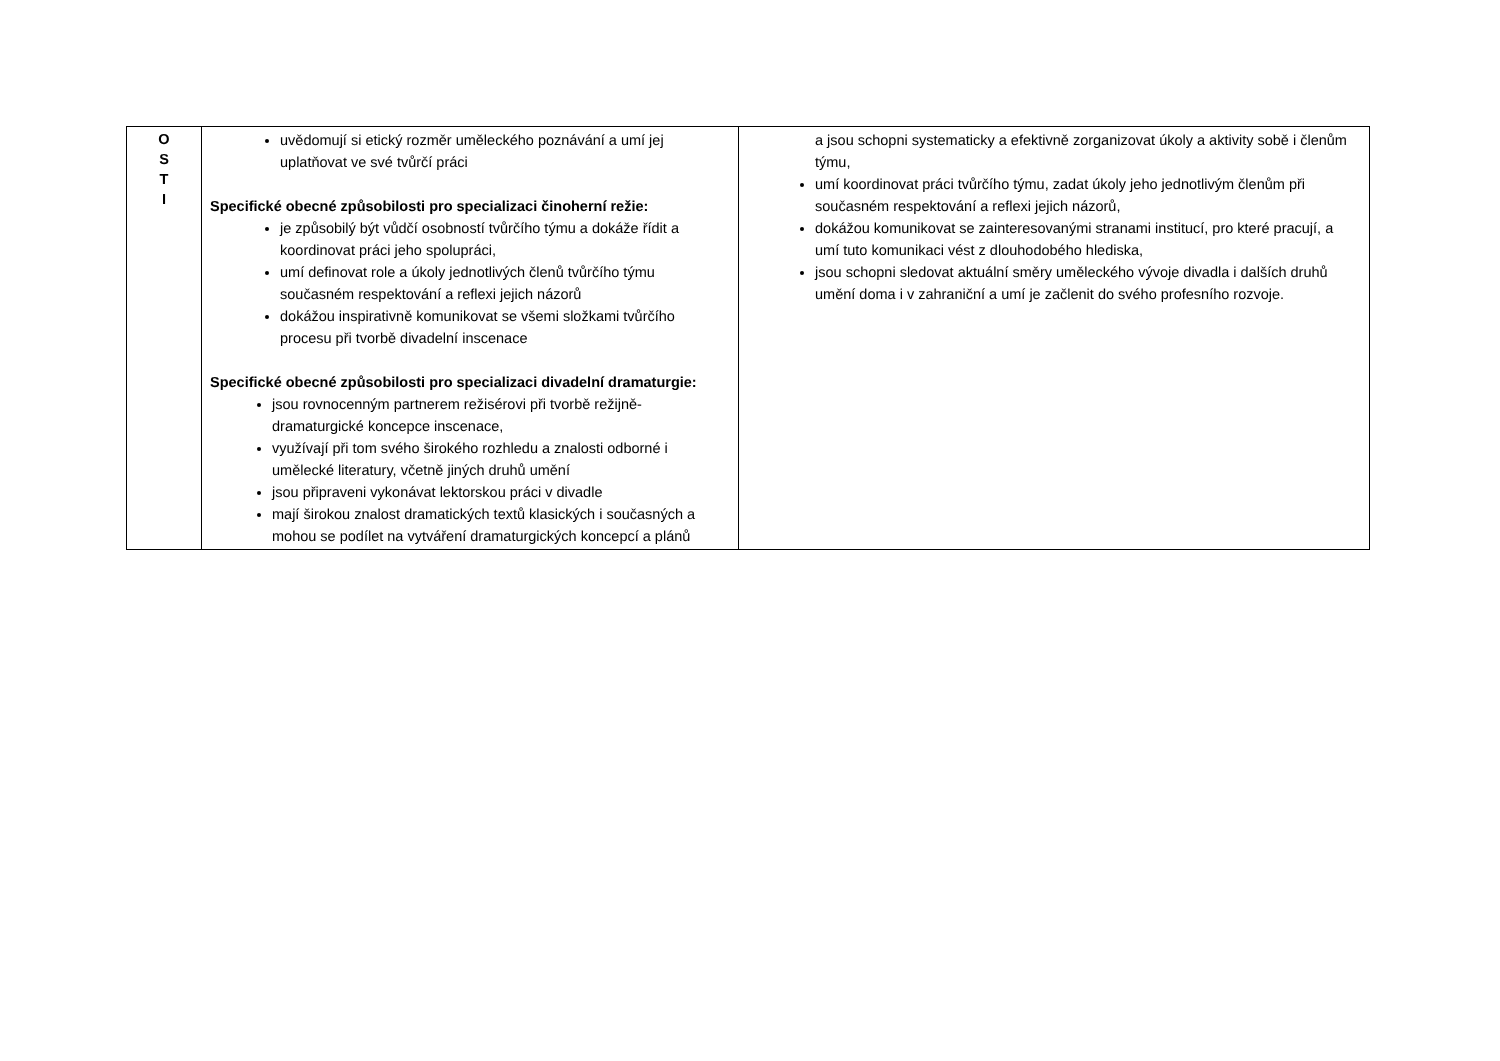| O S T I | uvědomují si etický rozměr uměleckého poznávání a umí jej uplatňovat ve své tvůrčí práci Specifické obecné způsobilosti pro specializaci činoherní režie: je způsobilý být vůdčí osobností tvůrčího týmu a dokáže řídit a koordinovat práci jeho spolupráci, umí definovat role a úkoly jednotlivých členů tvůrčího týmu současném respektování a reflexi jejich názorů dokážou inspirativně komunikovat se všemi složkami tvůrčího procesu při tvorbě divadelní inscenace Specifické obecné způsobilosti pro specializaci divadelní dramaturgie: jsou rovnocenným partnerem režisérovi při tvorbě režijně-dramaturgické koncepce inscenace, využívají při tom svého širokého rozhledu a znalosti odborné i umělecké literatury, včetně jiných druhů umění jsou připraveni vykonávat lektorskou práci v divadle mají širokou znalost dramatických textů klasických i současných a mohou se podílet na vytváření dramaturgických koncepcí a plánů | a jsou schopni systematicky a efektivně zorganizovat úkoly a aktivity sobě i členům týmu, umí koordinovat práci tvůrčího týmu, zadat úkoly jeho jednotlivým členům při současném respektování a reflexi jejich názorů, dokážou komunikovat se zainteresovanými stranami institucí, pro které pracují, a umí tuto komunikaci vést z dlouhodobého hlediska, jsou schopni sledovat aktuální směry uměleckého vývoje divadla i dalších druhů umění doma i v zahraniční a umí je začlenit do svého profesního rozvoje. |